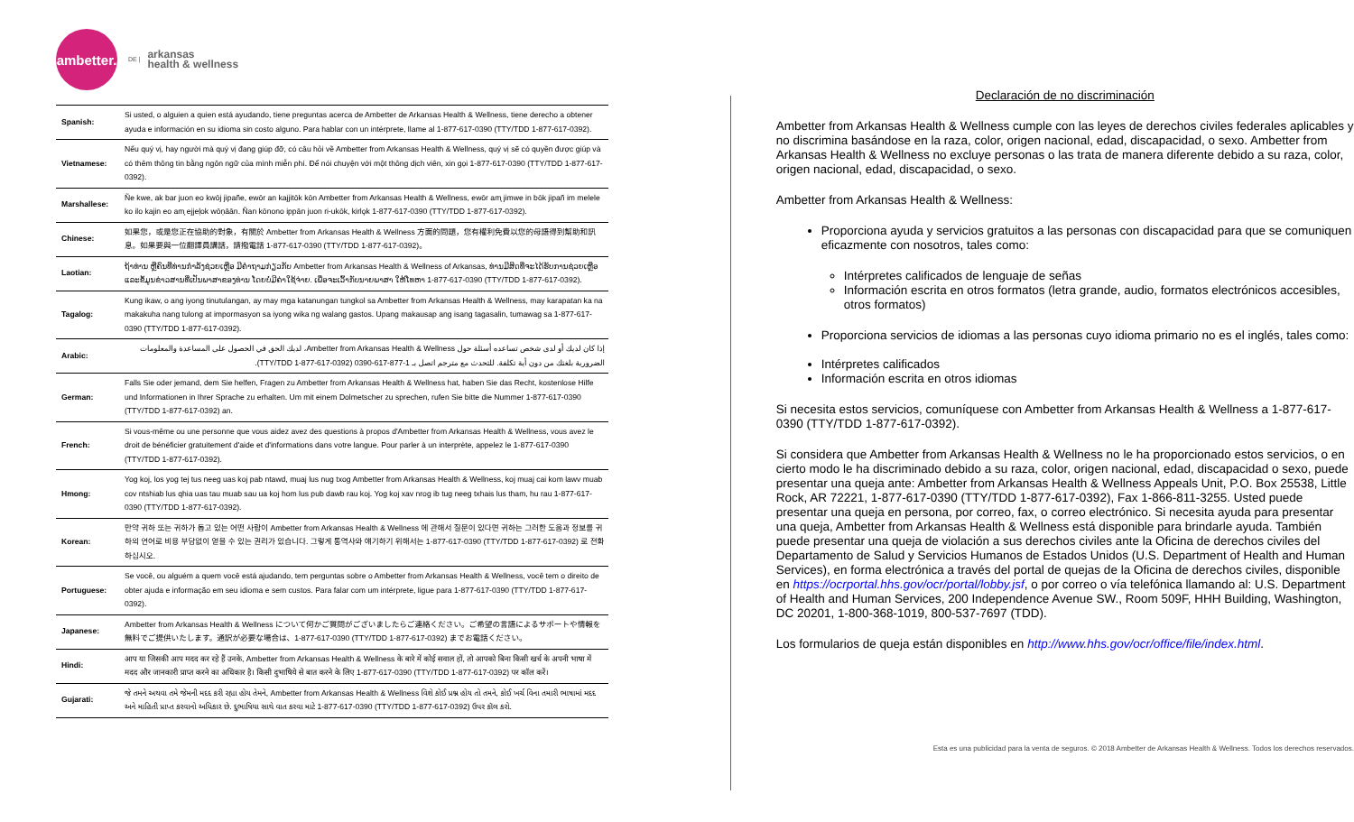ambetter.
DE | arkansas
health & wellness
| Spanish: | Si usted, o alguien a quien está ayudando, tiene preguntas acerca de Ambetter de Arkansas Health & Wellness, tiene derecho a obtener ayuda e información en su idioma sin costo alguno. Para hablar con un intérprete, llame al 1-877-617-0390 (TTY/TDD 1-877-617-0392). |
| Vietnamese: | Nếu quý vị, hay người mà quý vị đang giúp đỡ, có câu hỏi về Ambetter from Arkansas Health & Wellness, quý vị sẽ có quyền được giúp và có thêm thông tin bằng ngôn ngữ của mình miễn phí. Để nói chuyện với một thông dịch viên, xin gọi 1-877-617-0390 (TTY/TDD 1-877-617-0392). |
| Marshallese: | Ñe kwe, ak bar juon eo kwōj jipañe, ewōr an kajjitōk kōn Ambetter from Arkansas Health & Wellness, ewōr am̧ jimwe in bōk jipañ im melele ko ilo kajin eo am̧ ejjeļok wōņāān. Ñan kōnono ippān juon ri-ukōk, kirlo̧k 1-877-617-0390 (TTY/TDD 1-877-617-0392). |
| Chinese: | 如果您，或是您正在協助的對象，有關於 Ambetter from Arkansas Health & Wellness 方面的問題，您有權利免費以您的母語得到幫助和訊息。如果要與一位翻譯員講話，請撥電話 1-877-617-0390 (TTY/TDD 1-877-617-0392)。 |
| Laotian: | ຖ້າທ່ານ ຫຼືຄົນທີ່ທ່ານກຳລັງຊ່ວຍເຫຼືອ ມີຄຳຖາມກ່ຽວກັບ Ambetter from Arkansas Health & Wellness of Arkansas, ທ່ານມີສິດທີ່ຈະໄດ້ຮັບການຊ່ວຍເຫຼືອແລະຂໍ້ມູນຂ່າວສານທີ່ເປັນພາສາຂອງທ່ານ ໂດຍບໍ່ມີຄ່າໃຊ້ຈ່າຍ. ເພື່ອຈະເວົ້າກັບນາຍພາສາ ໃຫ້ໂທຫາ 1-877-617-0390 (TTY/TDD 1-877-617-0392). |
| Tagalog: | Kung ikaw, o ang iyong tinutulangan, ay may mga katanungan tungkol sa Ambetter from Arkansas Health & Wellness, may karapatan ka na makakuha nang tulong at impormasyon sa iyong wika ng walang gastos. Upang makausap ang isang tagasalin, tumawag sa 1-877-617-0390 (TTY/TDD 1-877-617-0392). |
| Arabic: | إذا كان لديك أو لدى شخص تساعده أسئلة حول Ambetter from Arkansas Health & Wellness، لديك الحق في الحصول على المساعدة والمعلومات الضرورية بلغتك من دون أية تكلفة. للتحدث مع مترجم اتصل بـ 1-877-617-0390 (TTY/TDD 1-877-617-0392). |
| German: | Falls Sie oder jemand, dem Sie helfen, Fragen zu Ambetter from Arkansas Health & Wellness hat, haben Sie das Recht, kostenlose Hilfe und Informationen in Ihrer Sprache zu erhalten. Um mit einem Dolmetscher zu sprechen, rufen Sie bitte die Nummer 1-877-617-0390 (TTY/TDD 1-877-617-0392) an. |
| French: | Si vous-même ou une personne que vous aidez avez des questions à propos d'Ambetter from Arkansas Health & Wellness, vous avez le droit de bénéficier gratuitement d'aide et d'informations dans votre langue. Pour parler à un interprète, appelez le 1-877-617-0390 (TTY/TDD 1-877-617-0392). |
| Hmong: | Yog koj, los yog tej tus neeg uas koj pab ntawd, muaj lus nug txog Ambetter from Arkansas Health & Wellness, koj muaj cai kom lawv muab cov ntshiab lus qhia uas tau muab sau ua koj hom lus pub dawb rau koj. Yog koj xav nrog ib tug neeg txhais lus tham, hu rau 1-877-617-0390 (TTY/TDD 1-877-617-0392). |
| Korean: | 만약 귀하 또는 귀하가 돕고 있는 어떤 사람이 Ambetter from Arkansas Health & Wellness 에 관해서 질문이 있다면 귀하는 그러한 도움과 정보를 귀하의 언어로 비용 부담없이 얻을 수 있는 권리가 있습니다. 그렇게 통역사와 얘기하기 위해서는 1-877-617-0390 (TTY/TDD 1-877-617-0392) 로 전화하십시오. |
| Portuguese: | Se você, ou alguém a quem você está ajudando, tem perguntas sobre o Ambetter from Arkansas Health & Wellness, você tem o direito de obter ajuda e informação em seu idioma e sem custos. Para falar com um intérprete, ligue para 1-877-617-0390 (TTY/TDD 1-877-617-0392). |
| Japanese: | Ambetter from Arkansas Health & Wellness について何かご質問がございましたらご連絡ください。ご希望の言語によるサポートや情報を無料でご提供いたします。通訳が必要な場合は、1-877-617-0390 (TTY/TDD 1-877-617-0392) までお電話ください。 |
| Hindi: | आप या जिसकी आप मदद कर रहे हैं उनके, Ambetter from Arkansas Health & Wellness के बारे में कोई सवाल हों, तो आपको बिना किसी खर्च के अपनी भाषा में मदद और जानकारी प्राप्त करने का अधिकार है। किसी दुभाषिये से बात करने के लिए 1-877-617-0390 (TTY/TDD 1-877-617-0392) पर कॉल करें। |
| Gujarati: | જે તમને અથવા તમે જેમની મદદ કરી રહ્યા હોય તેમને, Ambetter from Arkansas Health & Wellness વિશે કોઈ પ્રશ્ન હોય તો તમને, કોઈ ખર્ચ વિના તમારી ભાષામાં મદદ અને માહિતી પ્રાપ્ત કરવાનો અધિકાર છે. દુભાષિયા સાથે વાત કરવા માટે 1-877-617-0390 (TTY/TDD 1-877-617-0392) ઉપર કૉલ કરો. |
Declaración de no discriminación
Ambetter from Arkansas Health & Wellness cumple con las leyes de derechos civiles federales aplicables y no discrimina basándose en la raza, color, origen nacional, edad, discapacidad, o sexo. Ambetter from Arkansas Health & Wellness no excluye personas o las trata de manera diferente debido a su raza, color, origen nacional, edad, discapacidad, o sexo.
Ambetter from Arkansas Health & Wellness:
Proporciona ayuda y servicios gratuitos a las personas con discapacidad para que se comuniquen eficazmente con nosotros, tales como:
Intérpretes calificados de lenguaje de señas
Información escrita en otros formatos (letra grande, audio, formatos electrónicos accesibles, otros formatos)
Proporciona servicios de idiomas a las personas cuyo idioma primario no es el inglés, tales como:
Intérpretes calificados
Información escrita en otros idiomas
Si necesita estos servicios, comuníquese con Ambetter from Arkansas Health & Wellness a 1-877-617-0390 (TTY/TDD 1-877-617-0392).
Si considera que Ambetter from Arkansas Health & Wellness no le ha proporcionado estos servicios, o en cierto modo le ha discriminado debido a su raza, color, origen nacional, edad, discapacidad o sexo, puede presentar una queja ante: Ambetter from Arkansas Health & Wellness Appeals Unit, P.O. Box 25538, Little Rock, AR 72221, 1-877-617-0390 (TTY/TDD 1-877-617-0392), Fax 1-866-811-3255. Usted puede presentar una queja en persona, por correo, fax, o correo electrónico. Si necesita ayuda para presentar una queja, Ambetter from Arkansas Health & Wellness está disponible para brindarle ayuda. También puede presentar una queja de violación a sus derechos civiles ante la Oficina de derechos civiles del Departamento de Salud y Servicios Humanos de Estados Unidos (U.S. Department of Health and Human Services), en forma electrónica a través del portal de quejas de la Oficina de derechos civiles, disponible en https://ocrportal.hhs.gov/ocr/portal/lobby.jsf, o por correo o vía telefónica llamando al: U.S. Department of Health and Human Services, 200 Independence Avenue SW., Room 509F, HHH Building, Washington, DC 20201, 1-800-368-1019, 800-537-7697 (TDD).
Los formularios de queja están disponibles en http://www.hhs.gov/ocr/office/file/index.html.
Esta es una publicidad para la venta de seguros. © 2018 Ambetter de Arkansas Health & Wellness. Todos los derechos reservados.